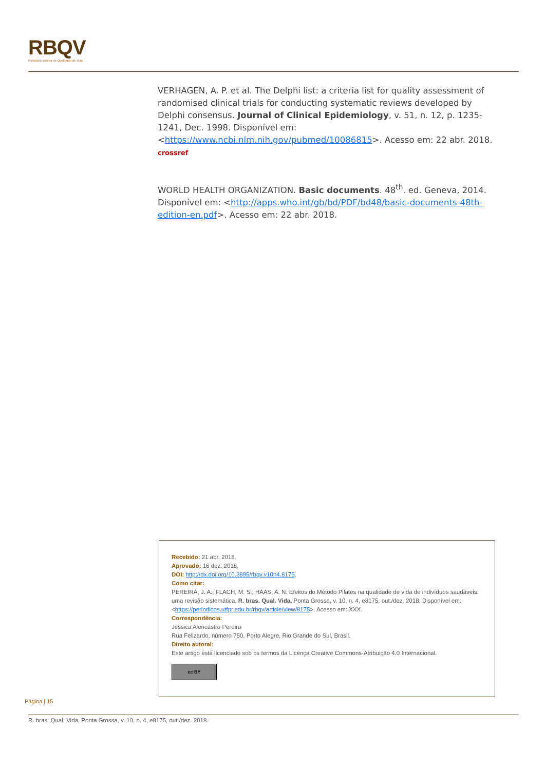RBQV
Revista Brasileira de Qualidade de Vida
VERHAGEN, A. P. et al. The Delphi list: a criteria list for quality assessment of randomised clinical trials for conducting systematic reviews developed by Delphi consensus. Journal of Clinical Epidemiology, v. 51, n. 12, p. 1235-1241, Dec. 1998. Disponível em: <https://www.ncbi.nlm.nih.gov/pubmed/10086815>. Acesso em: 22 abr. 2018. crossref
WORLD HEALTH ORGANIZATION. Basic documents. 48<sup>th</sup>. ed. Geneva, 2014. Disponível em: <http://apps.who.int/gb/bd/PDF/bd48/basic-documents-48th-edition-en.pdf>. Acesso em: 22 abr. 2018.
Recebido: 21 abr. 2018.
Aprovado: 16 dez. 2018.
DOI: http://dx.doi.org/10.3895/rbqv.v10n4.8175.
Como citar:
PEREIRA, J. A.; FLACH, M. S.; HAAS, A. N. Efeitos do Método Pilates na qualidade de vida de indivíduos saudáveis: uma revisão sistemática. R. bras. Qual. Vida, Ponta Grossa, v. 10, n. 4, e8175, out./dez. 2018. Disponível em: <https://periodicos.utfpr.edu.br/rbqv/article/view/8175>. Acesso em: XXX.
Correspondência:
Jessica Alencastro Pereira
Rua Felizardo, número 750, Porto Alegre, Rio Grande do Sul, Brasil.
Direito autoral:
Este artigo está licenciado sob os termos da Licença Creative Commons-Atribuição 4.0 Internacional.
cc BY
Página | 15
R. bras. Qual. Vida, Ponta Grossa, v. 10, n. 4, e8175, out./dez. 2018.